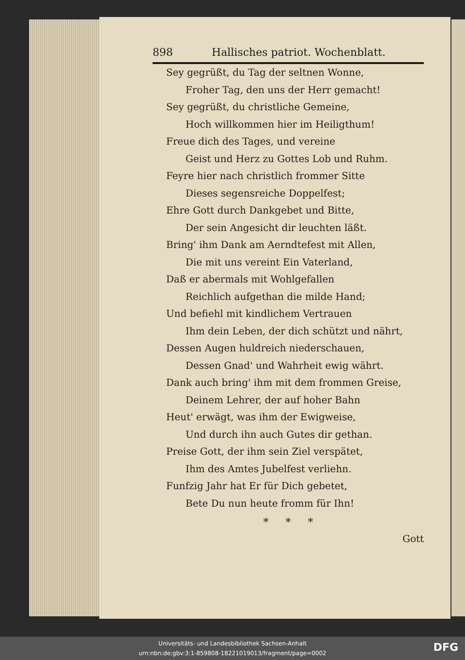898 Hallisches patriot. Wochenblatt.
Sey gegrüßt, du Tag der seltnen Wonne,
Froher Tag, den uns der Herr gemacht!
Sey gegrüßt, du christliche Gemeine,
Hoch willkommen hier im Heiligthum!
Freue dich des Tages, und vereine
Geist und Herz zu Gottes Lob und Ruhm.
Feyre hier nach christlich frommer Sitte
Dieses segensreiche Doppelfest;
Ehre Gott durch Dankgebet und Bitte,
Der sein Angesicht dir leuchten läßt.
Bring' ihm Dank am Aerndtefest mit Allen,
Die mit uns vereint Ein Vaterland,
Daß er abermals mit Wohlgefallen
Reichlich aufgethan die milde Hand;
Und befiehl mit kindlichem Vertrauen
Ihm dein Leben, der dich schützt und nährt,
Dessen Augen huldreich niederschauen,
Dessen Gnad' und Wahrheit ewig währt.
Dank auch bring' ihm mit dem frommen Greise,
Deinem Lehrer, der auf hoher Bahn
Heut' erwägt, was ihm der Ewigweise,
Und durch ihn auch Gutes dir gethan.
Preise Gott, der ihm sein Ziel verspätet,
Ihm des Amtes Jubelfest verliehn.
Funfzig Jahr hat Er für Dich gebetet,
Bete Du nun heute fromm für Ihn!
* * *
Gott
Universitäts- und Landesbibliothek Sachsen-Anhalt
urn:nbn:de:gbv:3:1-859808-18221019013/fragment/page=0002
DFG